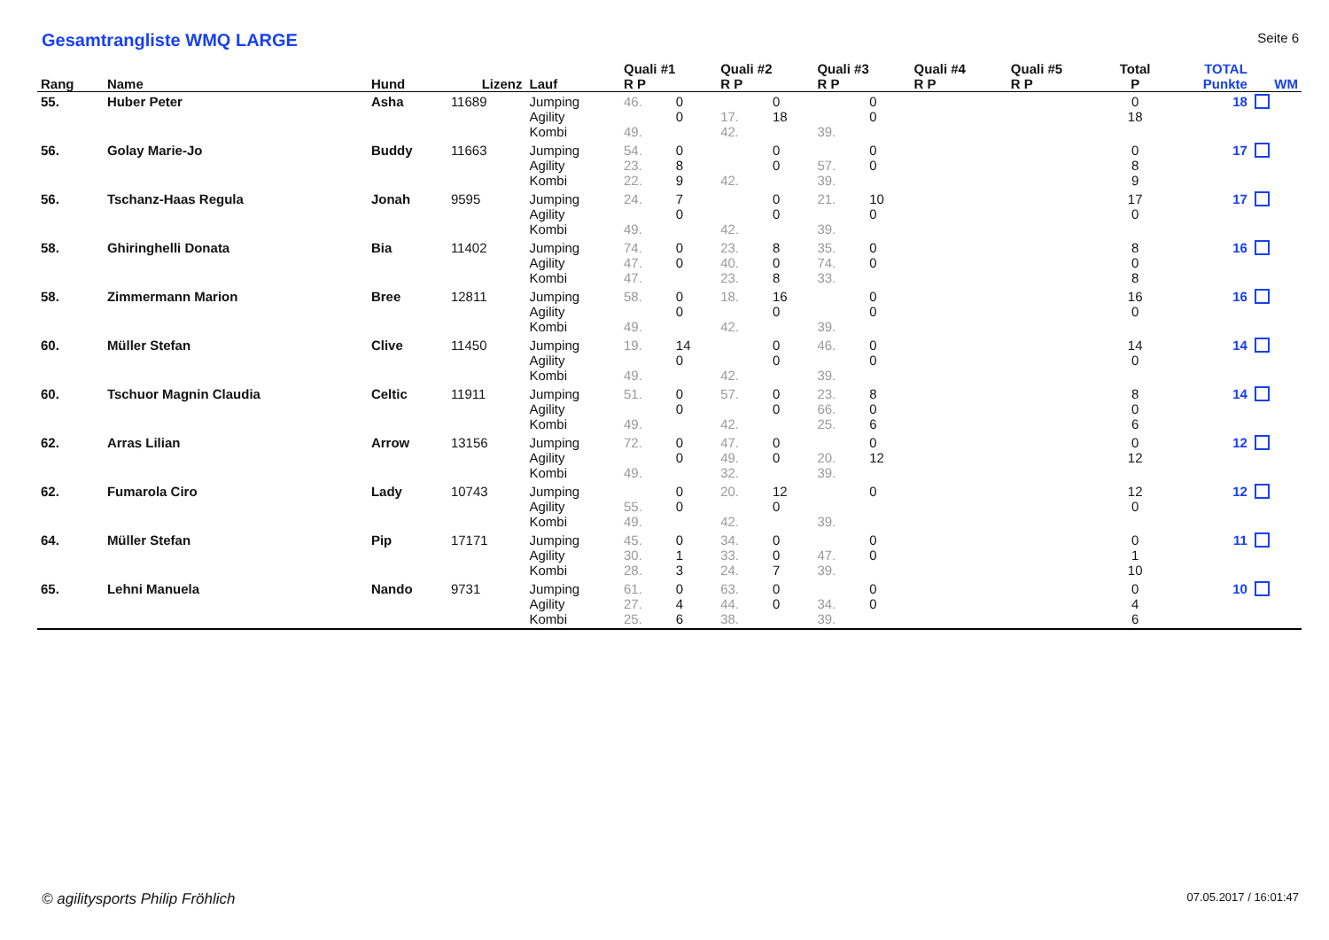Gesamtrangliste WMQ LARGE
Seite 6
| Rang | Name | Hund | Lizenz | Lauf | Quali #1 R P | | Quali #2 R P | | Quali #3 R P | | Quali #4 R P | Quali #5 R P | Total P | TOTAL Punkte | WM |
| --- | --- | --- | --- | --- | --- | --- | --- | --- | --- | --- | --- | --- | --- | --- | --- |
| 55. | Huber Peter | Asha | 11689 | Jumping Agility Kombi | 46. 49. | 0 0 | 17. 42. | 0 18 | 39. | 0 0 | | | 0 18 | 18 | |
| 56. | Golay Marie-Jo | Buddy | 11663 | Jumping Agility Kombi | 54. 23. 22. | 0 8 9 | 42. | 0 0 | 57. 39. | 0 0 | | | 0 8 9 | 17 | |
| 56. | Tschanz-Haas Regula | Jonah | 9595 | Jumping Agility Kombi | 24. 49. | 7 0 | 42. | 0 0 | 21. 39. | 10 0 | | | 17 0 | 17 | |
| 58. | Ghiringhelli Donata | Bia | 11402 | Jumping Agility Kombi | 74. 47. 47. | 0 0 | 23. 40. 23. | 8 0 8 | 35. 74. 33. | 0 0 | | | 8 0 8 | 16 | |
| 58. | Zimmermann Marion | Bree | 12811 | Jumping Agility Kombi | 58. 49. | 0 0 | 18. 42. | 16 0 | 39. | 0 0 | | | 16 0 | 16 | |
| 60. | Müller Stefan | Clive | 11450 | Jumping Agility Kombi | 19. 49. | 14 0 | 42. | 0 0 | 46. 39. | 0 0 | | | 14 0 | 14 | |
| 60. | Tschuor Magnin Claudia | Celtic | 11911 | Jumping Agility Kombi | 51. 49. | 0 0 | 57. 42. | 0 0 | 23. 66. 25. | 8 0 6 | | | 8 0 6 | 14 | |
| 62. | Arras Lilian | Arrow | 13156 | Jumping Agility Kombi | 72. 49. | 0 0 | 47. 49. 32. | 0 0 | 20. 39. | 0 12 | | | 0 12 | 12 | |
| 62. | Fumarola Ciro | Lady | 10743 | Jumping Agility Kombi | 55. 49. | 0 0 | 20. 42. | 12 0 | 39. | 0 | | | 12 0 | 12 | |
| 64. | Müller Stefan | Pip | 17171 | Jumping Agility Kombi | 45. 30. 28. | 0 1 3 | 34. 33. 24. | 0 0 7 | 47. 39. | 0 0 | | | 0 1 10 | 11 | |
| 65. | Lehni Manuela | Nando | 9731 | Jumping Agility Kombi | 61. 27. 25. | 0 4 6 | 63. 44. 38. | 0 0 | 34. 39. | 0 0 | | | 0 4 6 | 10 | |
© agilitysports Philip Fröhlich 07.05.2017 / 16:01:47